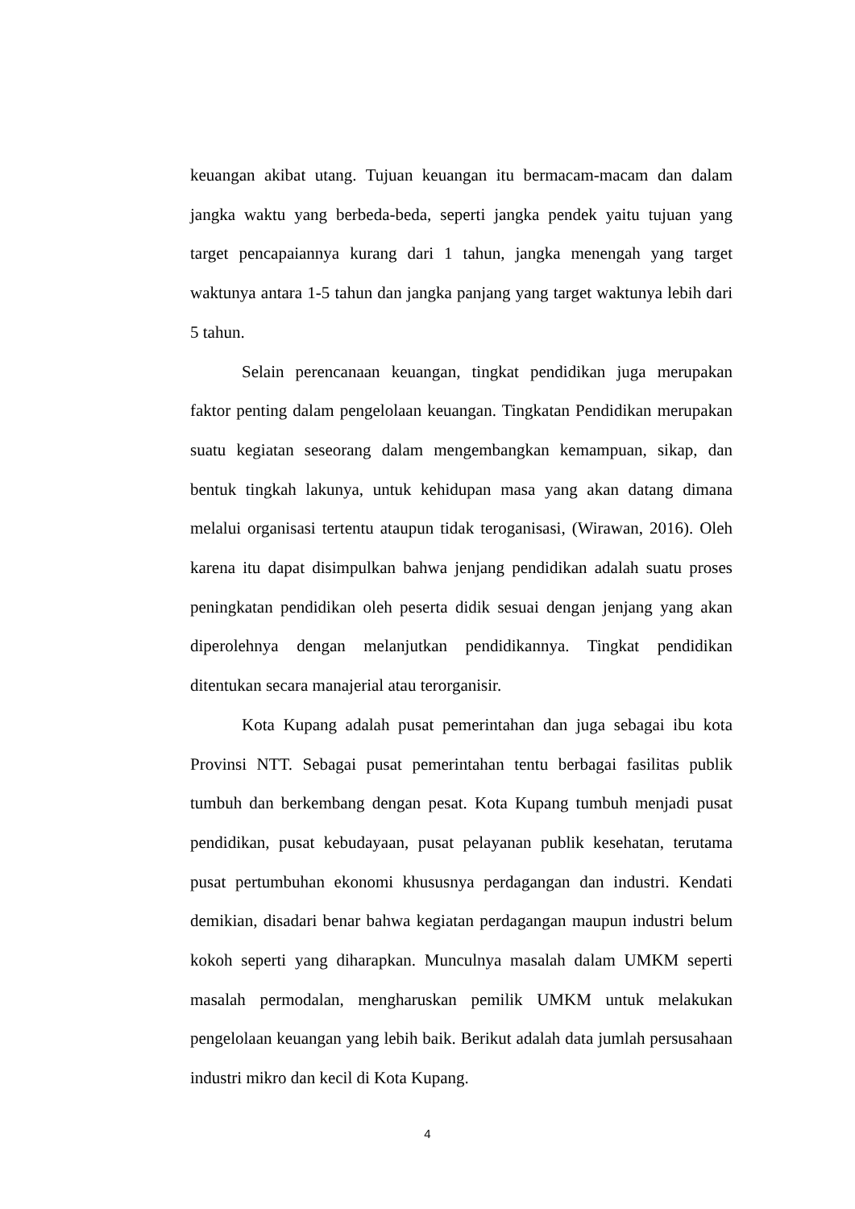keuangan akibat utang. Tujuan keuangan itu bermacam-macam dan dalam jangka waktu yang berbeda-beda, seperti jangka pendek yaitu tujuan yang target pencapaiannya kurang dari 1 tahun, jangka menengah yang target waktunya antara 1-5 tahun dan jangka panjang yang target waktunya lebih dari 5 tahun.
Selain perencanaan keuangan, tingkat pendidikan juga merupakan faktor penting dalam pengelolaan keuangan. Tingkatan Pendidikan merupakan suatu kegiatan seseorang dalam mengembangkan kemampuan, sikap, dan bentuk tingkah lakunya, untuk kehidupan masa yang akan datang dimana melalui organisasi tertentu ataupun tidak teroganisasi, (Wirawan, 2016). Oleh karena itu dapat disimpulkan bahwa jenjang pendidikan adalah suatu proses peningkatan pendidikan oleh peserta didik sesuai dengan jenjang yang akan diperolehnya dengan melanjutkan pendidikannya. Tingkat pendidikan ditentukan secara manajerial atau terorganisir.
Kota Kupang adalah pusat pemerintahan dan juga sebagai ibu kota Provinsi NTT. Sebagai pusat pemerintahan tentu berbagai fasilitas publik tumbuh dan berkembang dengan pesat. Kota Kupang tumbuh menjadi pusat pendidikan, pusat kebudayaan, pusat pelayanan publik kesehatan, terutama pusat pertumbuhan ekonomi khususnya perdagangan dan industri. Kendati demikian, disadari benar bahwa kegiatan perdagangan maupun industri belum kokoh seperti yang diharapkan. Munculnya masalah dalam UMKM seperti masalah permodalan, mengharuskan pemilik UMKM untuk melakukan pengelolaan keuangan yang lebih baik. Berikut adalah data jumlah persusahaan industri mikro dan kecil di Kota Kupang.
4